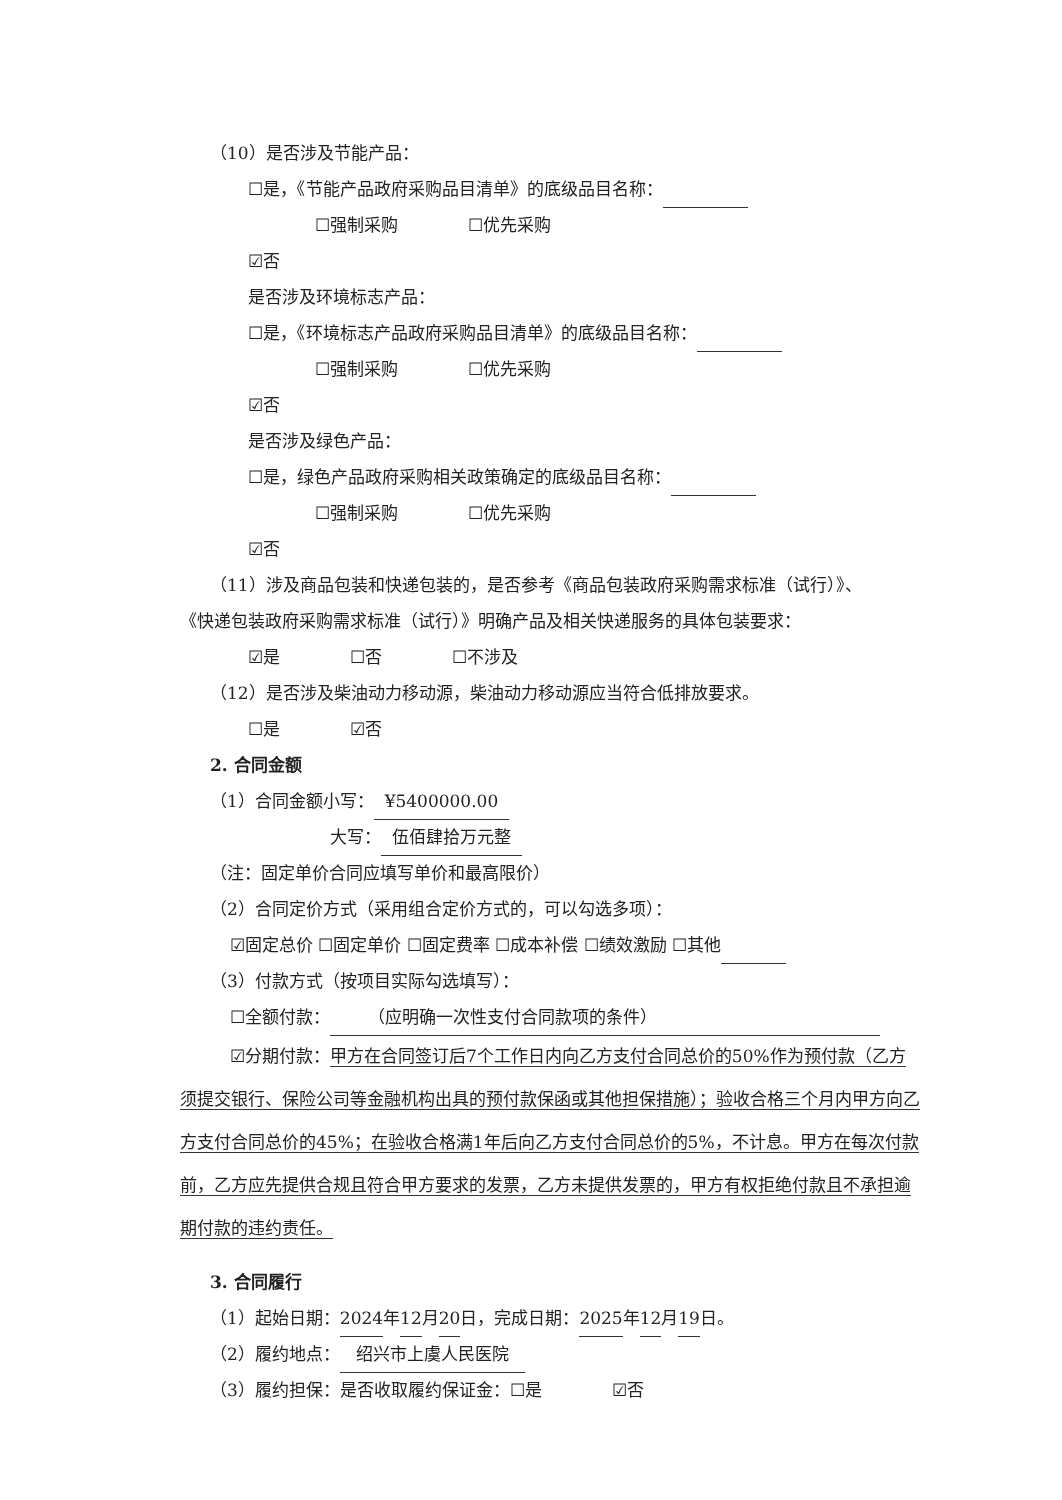（10）是否涉及节能产品：
☐是，《节能产品政府采购品目清单》的底级品目名称：
☐强制采购 ☐优先采购
☑否
是否涉及环境标志产品：
☐是，《环境标志产品政府采购品目清单》的底级品目名称：
☐强制采购 ☐优先采购
☑否
是否涉及绿色产品：
☐是，绿色产品政府采购相关政策确定的底级品目名称：
☐强制采购 ☐优先采购
☑否
（11）涉及商品包装和快递包装的，是否参考《商品包装政府采购需求标准（试行）》、
《快递包装政府采购需求标准（试行）》明确产品及相关快递服务的具体包装要求：
☑是 ☐否 ☐不涉及
（12）是否涉及柴油动力移动源，柴油动力移动源应当符合低排放要求。
☐是 ☑否
2. 合同金额
（1）合同金额小写： ¥5400000.00
大写： 伍佰肆拾万元整
（注：固定单价合同应填写单价和最高限价）
（2）合同定价方式（采用组合定价方式的，可以勾选多项）：
☑固定总价 ☐固定单价 ☐固定费率 ☐成本补偿 ☐绩效激励 ☐其他
（3）付款方式（按项目实际勾选填写）：
☐全额付款： （应明确一次性支付合同款项的条件）
☑分期付款：甲方在合同签订后7个工作日内向乙方支付合同总价的50%作为预付款（乙方须提交银行、保险公司等金融机构出具的预付款保函或其他担保措施）；验收合格三个月内甲方向乙方支付合同总价的45%；在验收合格满1年后向乙方支付合同总价的5%，不计息。甲方在每次付款前，乙方应先提供合规且符合甲方要求的发票，乙方未提供发票的，甲方有权拒绝付款且不承担逾期付款的违约责任。
3. 合同履行
（1）起始日期：2024年12月20日，完成日期：2025年12月19日。
（2）履约地点： 绍兴市上虞人民医院
（3）履约担保：是否收取履约保证金：☐是 ☑否